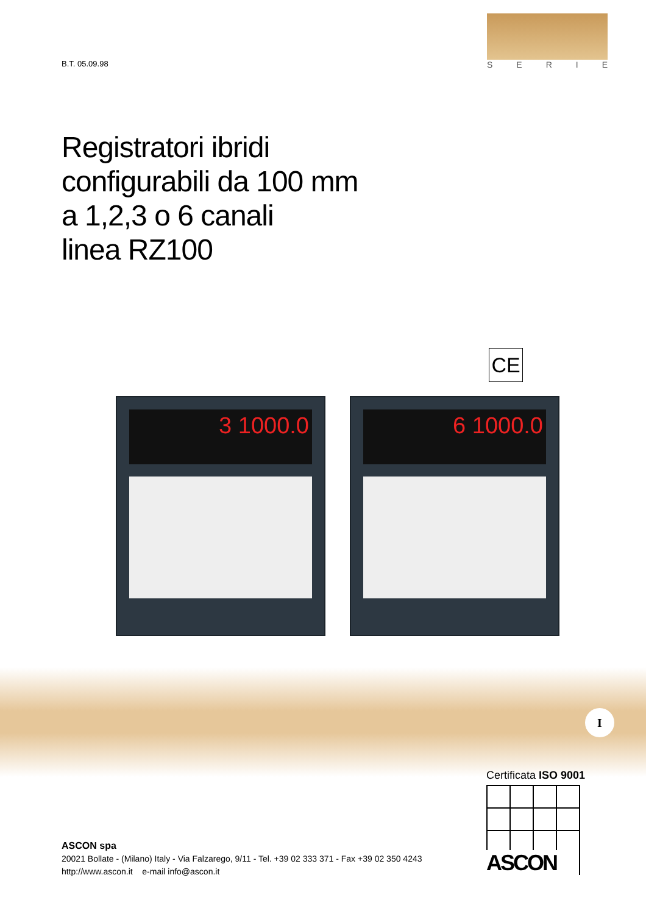B.T. 05.09.98
SERIE
Registratori ibridi
configurabili da 100 mm
a 1,2,3 o 6 canali
linea RZ100
CE
3 1000.0 6 1000.0
I
Certificata ISO 9001
ASCON
ASCON spa
20021 Bollate - (Milano) Italy - Via Falzarego, 9/11 - Tel. +39 02 333 371 - Fax +39 02 350 4243
http://www.ascon.it e-mail info@ascon.it